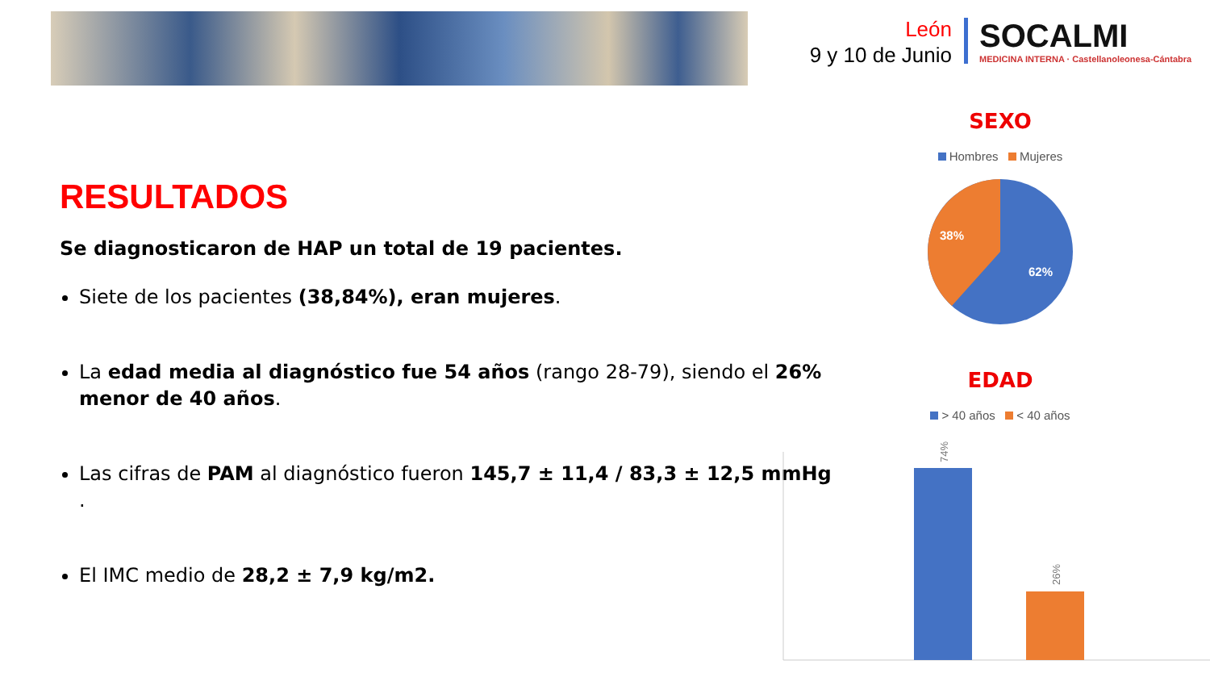León
9 y 10 de Junio
SOCALMI
MEDICINA INTERNA · Castellanoleonesa-Cántabra
RESULTADOS
Se diagnosticaron de HAP un total de 19 pacientes.
Siete de los pacientes (38,84%), eran mujeres.
La edad media al diagnóstico fue 54 años (rango 28-79), siendo el 26% menor de 40 años.
Las cifras de PAM al diagnóstico fueron 145,7 ± 11,4 / 83,3 ± 12,5 mmHg .
El IMC medio de 28,2 ± 7,9 kg/m2.
SEXO
Hombres Mujeres
38%
62%
EDAD
> 40 años < 40 años
74%
26%